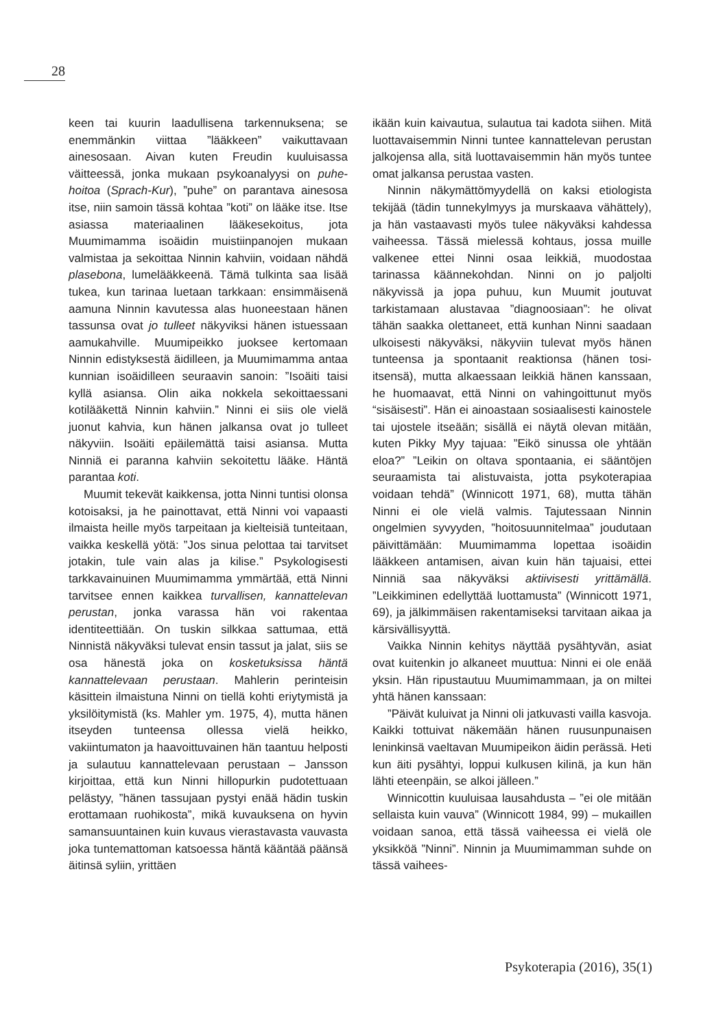28
keen tai kuurin laadullisena tarkennuksena; se enemmänkin viittaa ”lääkkeen” vaikuttavaan ainesosaan. Aivan kuten Freudin kuuluisassa väitteessä, jonka mukaan psykoanalyysi on puhe-hoitoa (Sprach-Kur), ”puhe” on parantava ainesosa itse, niin samoin tässä kohtaa ”koti” on lääke itse. Itse asiassa materiaalinen lääkesekoitus, jota Muumimamma isoäidin muistiinpanojen mukaan valmistaa ja sekoittaa Ninnin kahviin, voidaan nähdä plasebona, lumelääkkeenä. Tämä tulkinta saa lisää tukea, kun tarinaa luetaan tarkkaan: ensimmäisenä aamuna Ninnin kavutessa alas huoneestaan hänen tassunsa ovat jo tulleet näkyviksi hänen istuessaan aamukahville. Muumipeikko juoksee kertomaan Ninnin edistyksestä äidilleen, ja Muumimamma antaa kunnian isoäidilleen seuraavin sanoin: ”Isoäiti taisi kyllä asiansa. Olin aika nokkela sekoittaessani kotilääkettä Ninnin kahviin.” Ninni ei siis ole vielä juonut kahvia, kun hänen jalkansa ovat jo tulleet näkyviin. Isoäiti epäilemättä taisi asiansa. Mutta Ninniä ei paranna kahviin sekoitettu lääke. Häntä parantaa koti.
Muumit tekevät kaikkensa, jotta Ninni tuntisi olonsa kotoisaksi, ja he painottavat, että Ninni voi vapaasti ilmaista heille myös tarpeitaan ja kielteisiä tunteitaan, vaikka keskellä yötä: ”Jos sinua pelottaa tai tarvitset jotakin, tule vain alas ja kilise.” Psykologisesti tarkkavainuinen Muumimamma ymmärtää, että Ninni tarvitsee ennen kaikkea turvallisen, kannattelevan perustan, jonka varassa hän voi rakentaa identiteettiään. On tuskin silkkaa sattumaa, että Ninnistä näkyväksi tulevat ensin tassut ja jalat, siis se osa hänestä joka on kosketuksissa häntä kannattelevaan perustaan. Mahlerin perinteisin käsittein ilmaistuna Ninni on tiellä kohti eriytymistä ja yksilöitymistä (ks. Mahler ym. 1975, 4), mutta hänen itseyden tunteensa ollessa vielä heikko, vakiintumaton ja haavoittuvainen hän taantuu helposti ja sulautuu kannattelevaan perustaan – Jansson kirjoittaa, että kun Ninni hillopurkin pudotettuaan pelästyy, ”hänen tassujaan pystyi enää hädin tuskin erottamaan ruohikosta”, mikä kuvauksena on hyvin samansuuntainen kuin kuvaus vierastavasta vauvasta joka tuntemattoman katsoessa häntä kääntää päänsä äitinsä syliin, yrittäen
ikään kuin kaivautua, sulautua tai kadota siihen. Mitä luottavaisemmin Ninni tuntee kannattelevan perustan jalkojensa alla, sitä luottavaisemmin hän myös tuntee omat jalkansa perustaa vasten.
Ninnin näkymättömyydellä on kaksi etiologista tekijää (tädin tunnekylmyys ja murskaava vähättely), ja hän vastaavasti myös tulee näkyväksi kahdessa vaiheessa. Tässä mielessä kohtaus, jossa muille valkenee ettei Ninni osaa leikkiä, muodostaa tarinassa käännekohdan. Ninni on jo paljolti näkyvissä ja jopa puhuu, kun Muumit joutuvat tarkistamaan alustavaa ”diagnoosiaan”: he olivat tähän saakka olettaneet, että kunhan Ninni saadaan ulkoisesti näkyväksi, näkyviin tulevat myös hänen tunteensa ja spontaanit reaktionsa (hänen tosi-itsensä), mutta alkaessaan leikkiä hänen kanssaan, he huomaavat, että Ninni on vahingoittunut myös “sisäisesti”. Hän ei ainoastaan sosiaalisesti kainostele tai ujostele itseään; sisällä ei näytä olevan mitään, kuten Pikky Myy tajuaa: ”Eikö sinussa ole yhtään eloa?” ”Leikin on oltava spontaania, ei sääntöjen seuraamista tai alistuvaista, jotta psykoterapiaa voidaan tehdä” (Winnicott 1971, 68), mutta tähän Ninni ei ole vielä valmis. Tajutessaan Ninnin ongelmien syvyyden, ”hoitosuunnitelmaa” joudutaan päivittämään: Muumimamma lopettaa isoäidin lääkkeen antamisen, aivan kuin hän tajuaisi, ettei Ninniä saa näkyväksi aktiivisesti yrittämällä. ”Leikkiminen edellyttää luottamusta” (Winnicott 1971, 69), ja jälkimmäisen rakentamiseksi tarvitaan aikaa ja kärsivällisyyttä.
Vaikka Ninnin kehitys näyttää pysähtyvän, asiat ovat kuitenkin jo alkaneet muuttua: Ninni ei ole enää yksin. Hän ripustautuu Muumimammaan, ja on miltei yhtä hänen kanssaan:
”Päivät kuluivat ja Ninni oli jatkuvasti vailla kasvoja. Kaikki tottuivat näkemään hänen ruusunpunaisen leninkinsä vaeltavan Muumipeikon äidin perässä. Heti kun äiti pysähtyi, loppui kulkusen kilinä, ja kun hän lähti eteenpäin, se alkoi jälleen.”
Winnicottin kuuluisaa lausahdusta – ”ei ole mitään sellaista kuin vauva” (Winnicott 1984, 99) – mukaillen voidaan sanoa, että tässä vaiheessa ei vielä ole yksikköä ”Ninni”. Ninnin ja Muumimamman suhde on tässä vaihees-
Psykoterapia (2016), 35(1)